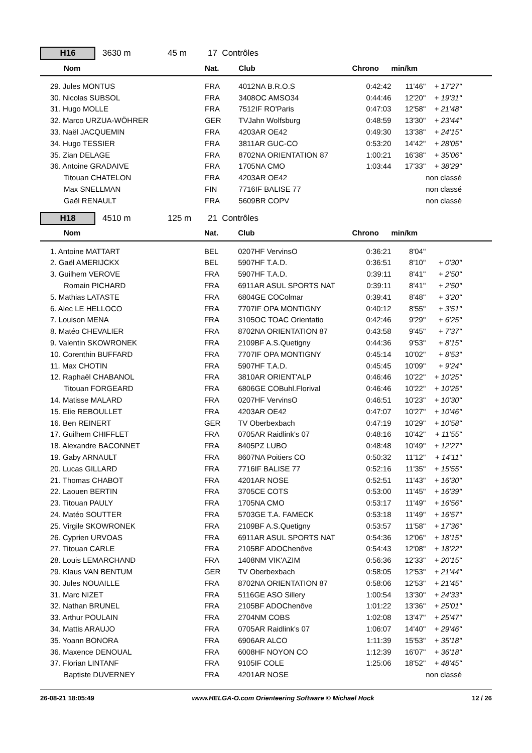H16
3630 m 45 m 17 Contrôles
| Nom | Nat. | Club | Chrono | min/km | |
| --- | --- | --- | --- | --- | --- |
| 29. Jules MONTUS | FRA | 4012NA B.R.O.S | 0:42:42 | 11'46" | + 17'27" |
| 30. Nicolas SUBSOL | FRA | 3408OC AMSO34 | 0:44:46 | 12'20" | + 19'31" |
| 31. Hugo MOLLE | FRA | 7512IF RO'Paris | 0:47:03 | 12'58" | + 21'48" |
| 32. Marco URZUA-WÖHRER | GER | TVJahn Wolfsburg | 0:48:59 | 13'30" | + 23'44" |
| 33. Naël JACQUEMIN | FRA | 4203AR OE42 | 0:49:30 | 13'38" | + 24'15" |
| 34. Hugo TESSIER | FRA | 3811AR GUC-CO | 0:53:20 | 14'42" | + 28'05" |
| 35. Zian DELAGE | FRA | 8702NA ORIENTATION 87 | 1:00:21 | 16'38" | + 35'06" |
| 36. Antoine GRADAIVE | FRA | 1705NA CMO | 1:03:44 | 17'33" | + 38'29" |
| Titouan CHATELON | FRA | 4203AR OE42 | | | non classé |
| Max SNELLMAN | FIN | 7716IF BALISE 77 | | | non classé |
| Gaël RENAULT | FRA | 5609BR COPV | | | non classé |
H18
4510 m 125 m 21 Contrôles
| Nom | Nat. | Club | Chrono | min/km | |
| --- | --- | --- | --- | --- | --- |
| 1. Antoine MATTART | BEL | 0207HF VervinsO | 0:36:21 | 8'04" | |
| 2. Gaël AMERIJCKX | BEL | 5907HF T.A.D. | 0:36:51 | 8'10" | + 0'30" |
| 3. Guilhem VEROVE | FRA | 5907HF T.A.D. | 0:39:11 | 8'41" | + 2'50" |
| Romain PICHARD | FRA | 6911AR ASUL SPORTS NAT | 0:39:11 | 8'41" | + 2'50" |
| 5. Mathias LATASTE | FRA | 6804GE COColmar | 0:39:41 | 8'48" | + 3'20" |
| 6. Alec LE HELLOCO | FRA | 7707IF OPA MONTIGNY | 0:40:12 | 8'55" | + 3'51" |
| 7. Louison MENA | FRA | 3105OC TOAC Orientatio | 0:42:46 | 9'29" | + 6'25" |
| 8. Matéo CHEVALIER | FRA | 8702NA ORIENTATION 87 | 0:43:58 | 9'45" | + 7'37" |
| 9. Valentin SKOWRONEK | FRA | 2109BF A.S.Quetigny | 0:44:36 | 9'53" | + 8'15" |
| 10. Corenthin BUFFARD | FRA | 7707IF OPA MONTIGNY | 0:45:14 | 10'02" | + 8'53" |
| 11. Max CHOTIN | FRA | 5907HF T.A.D. | 0:45:45 | 10'09" | + 9'24" |
| 12. Raphaël CHABANOL | FRA | 3810AR ORIENT'ALP | 0:46:46 | 10'22" | + 10'25" |
| Titouan FORGEARD | FRA | 6806GE COBuhl.Florival | 0:46:46 | 10'22" | + 10'25" |
| 14. Matisse MALARD | FRA | 0207HF VervinsO | 0:46:51 | 10'23" | + 10'30" |
| 15. Elie REBOULLET | FRA | 4203AR OE42 | 0:47:07 | 10'27" | + 10'46" |
| 16. Ben REINERT | GER | TV Oberbexbach | 0:47:19 | 10'29" | + 10'58" |
| 17. Guilhem CHIFFLET | FRA | 0705AR Raidlink's 07 | 0:48:16 | 10'42" | + 11'55" |
| 18. Alexandre BACONNET | FRA | 8405PZ LUBO | 0:48:48 | 10'49" | + 12'27" |
| 19. Gaby ARNAULT | FRA | 8607NA Poitiers CO | 0:50:32 | 11'12" | + 14'11" |
| 20. Lucas GILLARD | FRA | 7716IF BALISE 77 | 0:52:16 | 11'35" | + 15'55" |
| 21. Thomas CHABOT | FRA | 4201AR NOSE | 0:52:51 | 11'43" | + 16'30" |
| 22. Laouen BERTIN | FRA | 3705CE COTS | 0:53:00 | 11'45" | + 16'39" |
| 23. Titouan PAULY | FRA | 1705NA CMO | 0:53:17 | 11'49" | + 16'56" |
| 24. Matéo SOUTTER | FRA | 5703GE T.A. FAMECK | 0:53:18 | 11'49" | + 16'57" |
| 25. Virgile SKOWRONEK | FRA | 2109BF A.S.Quetigny | 0:53:57 | 11'58" | + 17'36" |
| 26. Cyprien URVOAS | FRA | 6911AR ASUL SPORTS NAT | 0:54:36 | 12'06" | + 18'15" |
| 27. Titouan CARLE | FRA | 2105BF ADOChenôve | 0:54:43 | 12'08" | + 18'22" |
| 28. Louis LEMARCHAND | FRA | 1408NM VIK'AZIM | 0:56:36 | 12'33" | + 20'15" |
| 29. Klaus VAN BENTUM | GER | TV Oberbexbach | 0:58:05 | 12'53" | + 21'44" |
| 30. Jules NOUAILLE | FRA | 8702NA ORIENTATION 87 | 0:58:06 | 12'53" | + 21'45" |
| 31. Marc NIZET | FRA | 5116GE ASO Sillery | 1:00:54 | 13'30" | + 24'33" |
| 32. Nathan BRUNEL | FRA | 2105BF ADOChenôve | 1:01:22 | 13'36" | + 25'01" |
| 33. Arthur POULAIN | FRA | 2704NM COBS | 1:02:08 | 13'47" | + 25'47" |
| 34. Mattis ARAUJO | FRA | 0705AR Raidlink's 07 | 1:06:07 | 14'40" | + 29'46" |
| 35. Yoann BONORA | FRA | 6906AR ALCO | 1:11:39 | 15'53" | + 35'18" |
| 36. Maxence DENOUAL | FRA | 6008HF NOYON CO | 1:12:39 | 16'07" | + 36'18" |
| 37. Florian LINTANF | FRA | 9105IF COLE | 1:25:06 | 18'52" | + 48'45" |
| Baptiste DUVERNEY | FRA | 4201AR NOSE | | | non classé |
26-08-21 18:05:49 www.HELGA-O.com Orienteering Software © Michael Hock 12 / 26